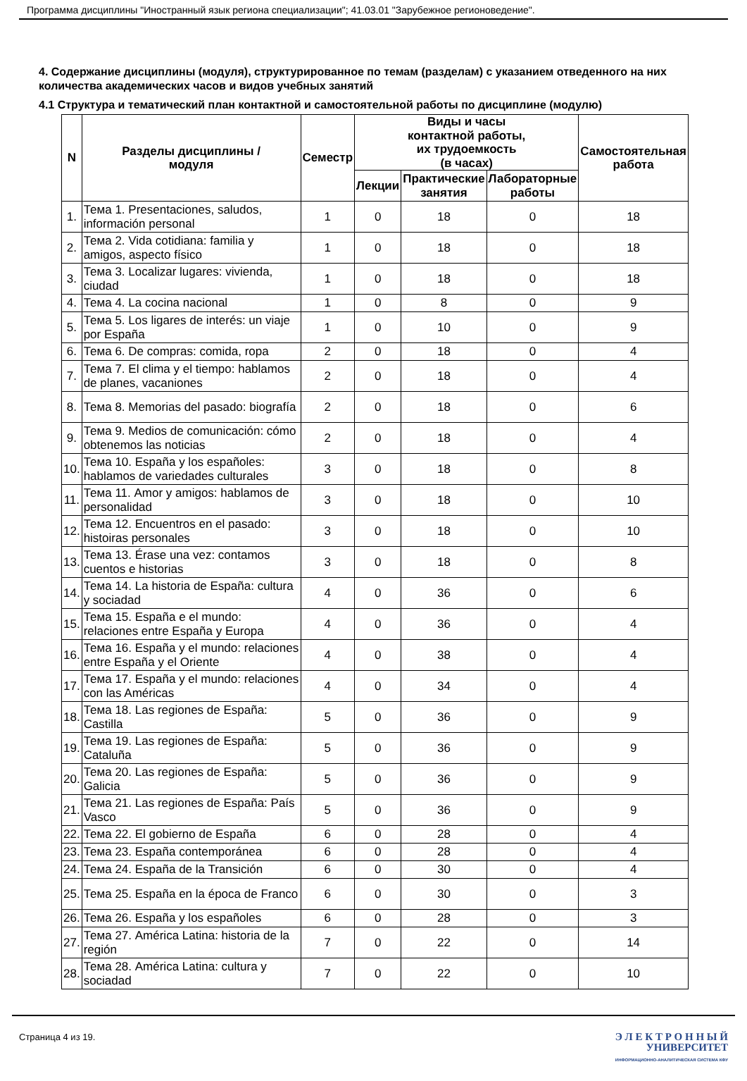Программа дисциплины "Иностранный язык региона специализации"; 41.03.01 "Зарубежное регионоведение".
4. Содержание дисциплины (модуля), структурированное по темам (разделам) с указанием отведенного на них количества академических часов и видов учебных занятий
4.1 Структура и тематический план контактной и самостоятельной работы по дисциплине (модулю)
| N | Разделы дисциплины / модуля | Семестр | Виды и часы контактной работы, их трудоемкость (в часах) | | | Самостоятельная работа |
| --- | --- | --- | --- | --- | --- | --- |
| | | | Лекции | Практические занятия | Лабораторные работы | |
| 1. | Тема 1. Presentaciones, saludos, información personal | 1 | 0 | 18 | 0 | 18 |
| 2. | Тема 2. Vida cotidiana: familia y amigos, aspecto físico | 1 | 0 | 18 | 0 | 18 |
| 3. | Тема 3. Localizar lugares: vivienda, ciudad | 1 | 0 | 18 | 0 | 18 |
| 4. | Тема 4. La cocina nacional | 1 | 0 | 8 | 0 | 9 |
| 5. | Тема 5. Los ligares de interés: un viaje por España | 1 | 0 | 10 | 0 | 9 |
| 6. | Тема 6. De compras: comida, ropa | 2 | 0 | 18 | 0 | 4 |
| 7. | Тема 7. El clima y el tiempo: hablamos de planes, vacaniones | 2 | 0 | 18 | 0 | 4 |
| 8. | Тема 8. Memorias del pasado: biografía | 2 | 0 | 18 | 0 | 6 |
| 9. | Тема 9. Medios de comunicación: cómo obtenemos las noticias | 2 | 0 | 18 | 0 | 4 |
| 10. | Тема 10. España y los españoles: hablamos de variedades culturales | 3 | 0 | 18 | 0 | 8 |
| 11. | Тема 11. Amor y amigos: hablamos de personalidad | 3 | 0 | 18 | 0 | 10 |
| 12. | Тема 12. Encuentros en el pasado: histoiras personales | 3 | 0 | 18 | 0 | 10 |
| 13. | Тема 13. Érase una vez: contamos cuentos e historias | 3 | 0 | 18 | 0 | 8 |
| 14. | Тема 14. La historia de España: cultura y sociadad | 4 | 0 | 36 | 0 | 6 |
| 15. | Тема 15. España e el mundo: relaciones entre España y Europa | 4 | 0 | 36 | 0 | 4 |
| 16. | Тема 16. España y el mundo: relaciones entre España y el Oriente | 4 | 0 | 38 | 0 | 4 |
| 17. | Тема 17. España y el mundo: relaciones con las Américas | 4 | 0 | 34 | 0 | 4 |
| 18. | Тема 18. Las regiones de España: Castilla | 5 | 0 | 36 | 0 | 9 |
| 19. | Тема 19. Las regiones de España: Cataluña | 5 | 0 | 36 | 0 | 9 |
| 20. | Тема 20. Las regiones de España: Galicia | 5 | 0 | 36 | 0 | 9 |
| 21. | Тема 21. Las regiones de España: País Vasco | 5 | 0 | 36 | 0 | 9 |
| 22. | Тема 22. El gobierno de España | 6 | 0 | 28 | 0 | 4 |
| 23. | Тема 23. España contemporánea | 6 | 0 | 28 | 0 | 4 |
| 24. | Тема 24. España de la Transición | 6 | 0 | 30 | 0 | 4 |
| 25. | Тема 25. España en la época de Franco | 6 | 0 | 30 | 0 | 3 |
| 26. | Тема 26. España y los españoles | 6 | 0 | 28 | 0 | 3 |
| 27. | Тема 27. América Latina: historia de la región | 7 | 0 | 22 | 0 | 14 |
| 28. | Тема 28. América Latina: cultura y sociadad | 7 | 0 | 22 | 0 | 10 |
Страница 4 из 19.
Э Л Е К Т Р О Н Н Ы Й
УНИВЕРСИТЕТ
ИНФОРМАЦИОННО-АНАЛИТИЧЕСКАЯ СИСТЕМА КФУ